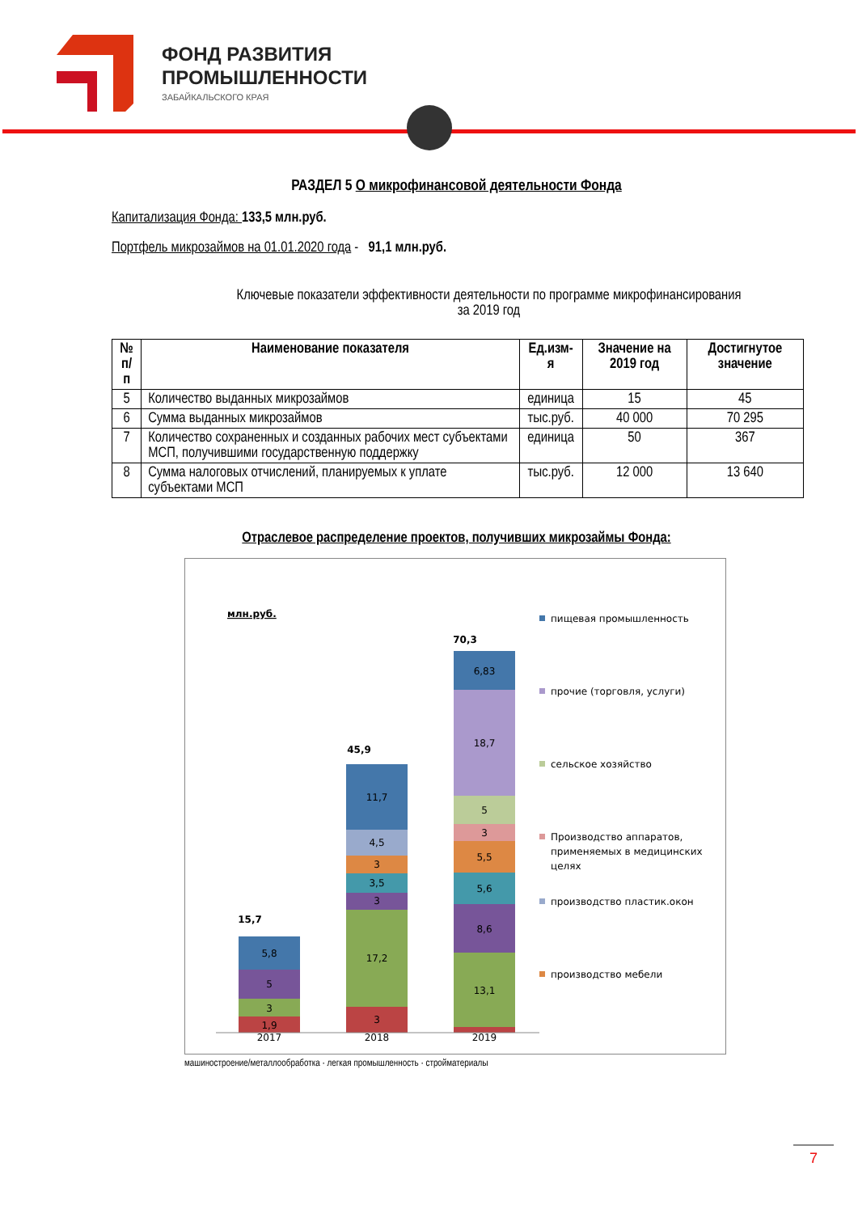ФОНД РАЗВИТИЯ
ПРОМЫШЛЕННОСТИ
ЗАБАЙКАЛЬСКОГО КРАЯ
РАЗДЕЛ 5 О микрофинансовой деятельности Фонда
Капитализация Фонда: 133,5 млн.руб.
Портфель микрозаймов на 01.01.2020 года - 91,1 млн.руб.
Ключевые показатели эффективности деятельности по программе микрофинансирования
за 2019 год
| № п/п | Наименование показателя | Ед.изм-я | Значение на 2019 год | Достигнутое значение |
| --- | --- | --- | --- | --- |
| 5 | Количество выданных микрозаймов | единица | 15 | 45 |
| 6 | Сумма выданных микрозаймов | тыс.руб. | 40 000 | 70 295 |
| 7 | Количество сохраненных и созданных рабочих мест субъектами МСП, получившими государственную поддержку | единица | 50 | 367 |
| 8 | Сумма налоговых отчислений, планируемых к уплате субъектами МСП | тыс.руб. | 12 000 | 13 640 |
Отраслевое распределение проектов, получивших микрозаймы Фонда:
млн.руб.
1,9
3
5
5,8
15,7
2017
3
17,2
3
3,5
3
4,5
11,7
45,9
2018
13,1
8,6
5,6
5,5
3
5
18,7
6,83
70,3
2019
пищевая промышленность
прочие (торговля, услуги)
сельское хозяйство
Производство аппаратов,
применяемых в медицинских
целях
производство пластик.окон
производство мебели
машиностроение/металлообработка · легкая промышленность · стройматериалы
7